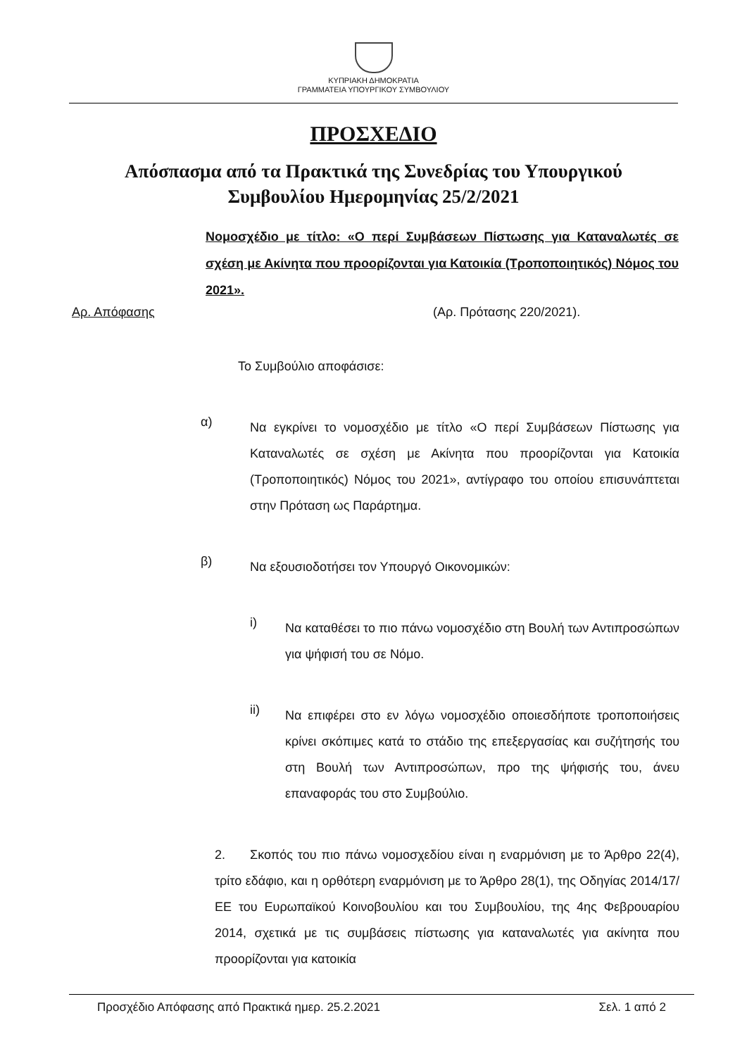ΚΥΠΡΙΑΚΗ ΔΗΜΟΚΡΑΤΙΑ
ΓΡΑΜΜΑΤΕΙΑ ΥΠΟΥΡΓΙΚΟΥ ΣΥΜΒΟΥΛΙΟΥ
ΠΡΟΣΧΕΔΙΟ
Απόσπασμα από τα Πρακτικά της Συνεδρίας του Υπουργικού
Συμβουλίου Ημερομηνίας 25/2/2021
Νομοσχέδιο με τίτλο: «Ο περί Συμβάσεων Πίστωσης για Καταναλωτές σε σχέση με Ακίνητα που προορίζονται για Κατοικία (Τροποποιητικός) Νόμος του 2021».
Αρ. Απόφασης (Αρ. Πρότασης 220/2021).
Το Συμβούλιο αποφάσισε:
α)
Να εγκρίνει το νομοσχέδιο με τίτλο «Ο περί Συμβάσεων Πίστωσης για Καταναλωτές σε σχέση με Ακίνητα που προορίζονται για Κατοικία (Τροποποιητικός) Νόμος του 2021», αντίγραφο του οποίου επισυνάπτεται στην Πρόταση ως Παράρτημα.
β)
Να εξουσιοδοτήσει τον Υπουργό Οικονομικών:
i)
Να καταθέσει το πιο πάνω νομοσχέδιο στη Βουλή των Αντιπροσώπων για ψήφισή του σε Νόμο.
ii)
Να επιφέρει στο εν λόγω νομοσχέδιο οποιεσδήποτε τροποποιήσεις κρίνει σκόπιμες κατά το στάδιο της επεξεργασίας και συζήτησής του στη Βουλή των Αντιπροσώπων, προ της ψήφισής του, άνευ επαναφοράς του στο Συμβούλιο.
2. Σκοπός του πιο πάνω νομοσχεδίου είναι η εναρμόνιση με το Άρθρο 22(4), τρίτο εδάφιο, και η ορθότερη εναρμόνιση με το Άρθρο 28(1), της Οδηγίας 2014/17/ΕΕ του Ευρωπαϊκού Κοινοβουλίου και του Συμβουλίου, της 4ης Φεβρουαρίου 2014, σχετικά με τις συμβάσεις πίστωσης για καταναλωτές για ακίνητα που προορίζονται για κατοικία
Προσχέδιο Απόφασης από Πρακτικά ημερ. 25.2.2021 Σελ. 1 από 2